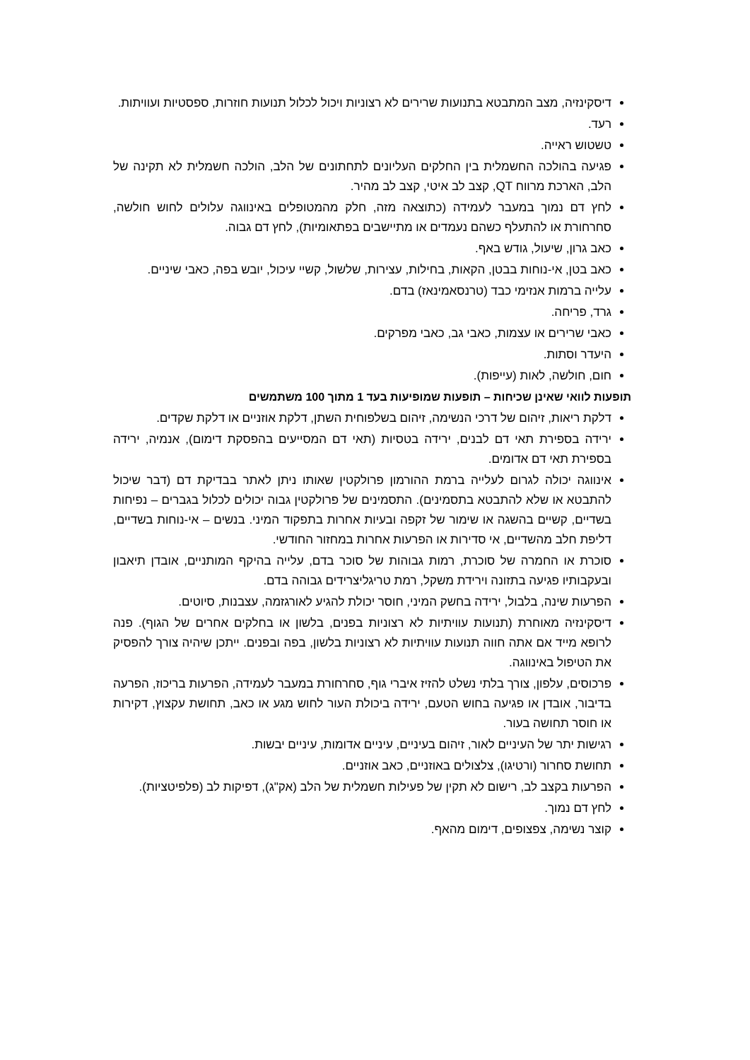דיסקינזיה, מצב המתבטא בתנועות שרירים לא רצוניות ויכול לכלול תנועות חוזרות, ספסטיות ועוויתות.
רעד.
טשטוש ראייה.
פגיעה בהולכה החשמלית בין החלקים העליונים לתחתונים של הלב, הולכה חשמלית לא תקינה של הלב, הארכת מרווח QT, קצב לב איטי, קצב לב מהיר.
לחץ דם נמוך במעבר לעמידה (כתוצאה מזה, חלק מהמטופלים באינווגה עלולים לחוש חולשה, סחרחורת או להתעלף כשהם נעמדים או מתיישבים בפתאומיות), לחץ דם גבוה.
כאב גרון, שיעול, גודש באף.
כאב בטן, אי-נוחות בבטן, הקאות, בחילות, עצירות, שלשול, קשיי עיכול, יובש בפה, כאבי שיניים.
עלייה ברמות אנזימי כבד (טרנסאמינאז) בדם.
גרד, פריחה.
כאבי שרירים או עצמות, כאבי גב, כאבי מפרקים.
היעדר וסתות.
חום, חולשה, לאות (עייפות).
תופעות לוואי שאינן שכיחות – תופעות שמופיעות בעד 1 מתוך 100 משתמשים
דלקת ריאות, זיהום של דרכי הנשימה, זיהום בשלפוחית השתן, דלקת אוזניים או דלקת שקדים.
ירידה בספירת תאי דם לבנים, ירידה בטסיות (תאי דם המסייעים בהפסקת דימום), אנמיה, ירידה בספירת תאי דם אדומים.
אינווגה יכולה לגרום לעלייה ברמת ההורמון פרולקטין שאותו ניתן לאתר בבדיקת דם (דבר שיכול להתבטא או שלא להתבטא בתסמינים). התסמינים של פרולקטין גבוה יכולים לכלול בגברים – נפיחות בשדיים, קשיים בהשגה או שימור של זקפה ובעיות אחרות בתפקוד המיני. בנשים – אי-נוחות בשדיים, דליפת חלב מהשדיים, אי סדירות או הפרעות אחרות במחזור החודשי.
סוכרת או החמרה של סוכרת, רמות גבוהות של סוכר בדם, עלייה בהיקף המותניים, אובדן תיאבון ובעקבותיו פגיעה בתזונה וירידת משקל, רמת טריגליצרידים גבוהה בדם.
הפרעות שינה, בלבול, ירידה בחשק המיני, חוסר יכולת להגיע לאורגזמה, עצבנות, סיוטים.
דיסקינזיה מאוחרת (תנועות עוויתיות לא רצוניות בפנים, בלשון או בחלקים אחרים של הגוף). פנה לרופא מייד אם אתה חווה תנועות עוויתיות לא רצוניות בלשון, בפה ובפנים. ייתכן שיהיה צורך להפסיק את הטיפול באינווגה.
פרכוסים, עלפון, צורך בלתי נשלט להזיז איברי גוף, סחרחורת במעבר לעמידה, הפרעות בריכוז, הפרעה בדיבור, אובדן או פגיעה בחוש הטעם, ירידה ביכולת העור לחוש מגע או כאב, תחושת עקצוץ, דקירות או חוסר תחושה בעור.
רגישות יתר של העיניים לאור, זיהום בעיניים, עיניים אדומות, עיניים יבשות.
תחושת סחרור (ורטיגו), צלצולים באוזניים, כאב אוזניים.
הפרעות בקצב לב, רישום לא תקין של פעילות חשמלית של הלב (אק"ג), דפיקות לב (פלפיטציות).
לחץ דם נמוך.
קוצר נשימה, צפצופים, דימום מהאף.